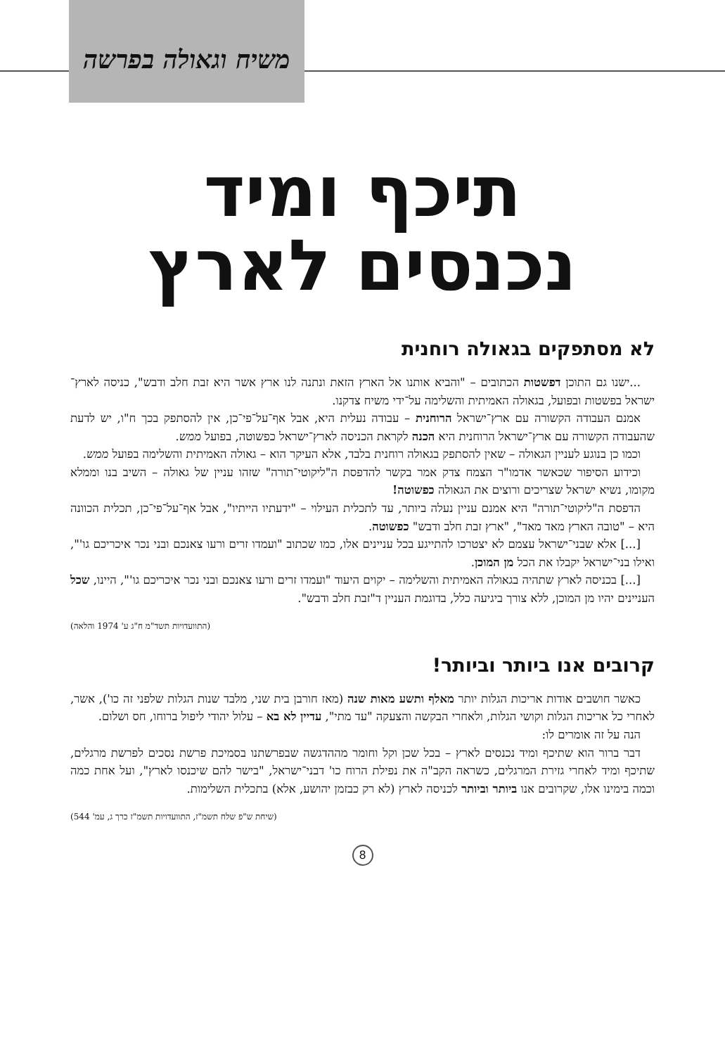משיח וגאולה בפרשה
תיכף ומיד
נכנסים לארץ
לא מסתפקים בגאולה רוחנית
...ישנו גם התוכן דפשטות הכתובים – "והביא אותנו אל הארץ הזאת ונתנה לנו ארץ אשר היא זבת חלב ודבש", כניסה לארץ־ישראל בפשטות ובפועל, בגאולה האמיתית והשלימה על־ידי משיח צדקנו.
אמנם העבודה הקשורה עם ארץ־ישראל הרוחנית – עבודה נעלית היא, אבל אף־על־פי־כן, אין להסתפק בכך ח"ו, יש לדעת שהעבודה הקשורה עם ארץ־ישראל הרוחנית היא הכנה לקראת הכניסה לארץ־ישראל כפשוטה, בפועל ממש.
וכמו כן בנוגע לעניין הגאולה – שאין להסתפק בגאולה רוחנית בלבד, אלא העיקר הוא – גאולה האמיתית והשלימה בפועל ממש.
וכידוע הסיפור שכאשר אדמו"ר הצמח צדק אמר בקשר להדפסת ה"ליקוטי־תורה" שזהו עניין של גאולה – השיב בנו וממלא מקומו, נשיא ישראל שצריכים ורוצים את הגאולה כפשוטה!
הדפסת ה"ליקוטי־תורה" היא אמנם עניין נעלה ביותר, עד לתכלית העילוי – "ידעתיו הייתיו", אבל אף־על־פי־כן, תכלית הכוונה היא – "טובה הארץ מאד מאד", "ארץ זבת חלב ודבש" כפשוטה.
[...] אלא שבני־ישראל עצמם לא יצטרכו להתייגע בכל עניינים אלו, כמו שכתוב "ועמדו זרים ורעו צאנכם ובני נכר איכריכם גו'", ואילו בני־ישראל יקבלו את הכל מן המוכן.
[...] בכניסה לארץ שתהיה בגאולה האמיתית והשלימה – יקוים היעוד "ועמדו זרים ורעו צאנכם ובני נכר איכריכם גו'", היינו, שכל העניינים יהיו מן המוכן, ללא צורך ביגיעה כלל, בדוגמת העניין ד"זבת חלב ודבש".
(התוועדויות תשד"מ ח"ג ע' 1974 והלאה)
קרובים אנו ביותר וביותר!
כאשר חושבים אודות אריכות הגלות יותר מאלף ותשע מאות שנה (מאז חורבן בית שני, מלבד שנות הגלות שלפני זה כו'), אשר, לאחרי כל אריכות הגלות וקושי הגלות, ולאחרי הבקשה והצעקה "עד מתי", עדיין לא בא – עלול יהודי ליפול ברוחו, חס ושלום.
הנה על זה אומרים לו:
דבר ברור הוא שתיכף ומיד נכנסים לארץ – בכל שכן וקל וחומר מההדגשה שבפרשתנו בסמיכת פרשת נסכים לפרשת מרגלים, שתיכף ומיד לאחרי גזירת המרגלים, כשראה הקב"ה את נפילת הרוח כו' דבני־ישראל, "בישר להם שיכנסו לארץ", ועל אחת כמה וכמה בימינו אלו, שקרובים אנו ביותר וביותר לכניסה לארץ (לא רק כבזמן יהושע, אלא) בתכלית השלימות.
(שיחת ש"פ שלח תשמ"ז, התוועדויות תשמ"ז כרך ג, עמ' 544)
8